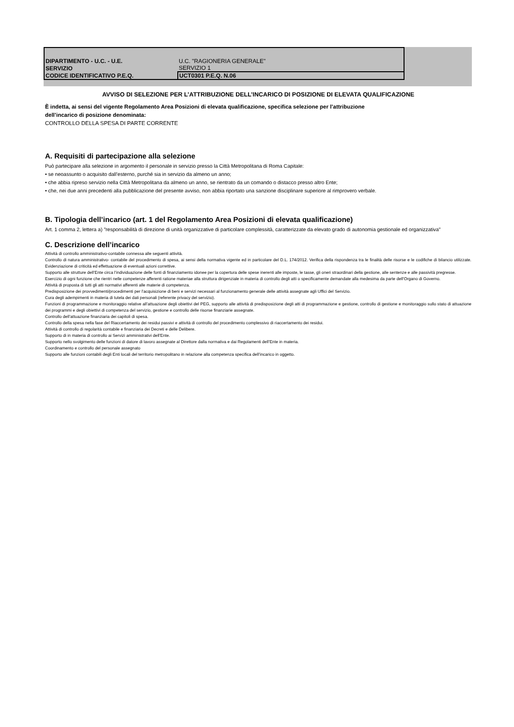| DIPARTIMENTO - U.C. - U.E. | U.C. "RAGIONERIA GENERALE" |
| SERVIZIO | SERVIZIO 1 |
| CODICE IDENTIFICATIVO P.E.Q. | UCT0301 P.E.Q. N.06 |
AVVISO DI SELEZIONE PER L’ATTRIBUZIONE DELL’INCARICO DI POSIZIONE DI ELEVATA QUALIFICAZIONE
È indetta, ai sensi del vigente Regolamento Area Posizioni di elevata qualificazione, specifica selezione per l’attribuzione
dell’incarico di posizione denominata:
CONTROLLO DELLA SPESA DI PARTE CORRENTE
A. Requisiti di partecipazione alla selezione
Può partecipare alla selezione in argomento il personale in servizio presso la Città Metropolitana di Roma Capitale:
• se neoassunto o acquisito dall’esterno, purché sia in servizio da almeno un anno;
• che abbia ripreso servizio nella Città Metropolitana da almeno un anno, se rientrato da un comando o distacco presso altro Ente;
• che, nei due anni precedenti alla pubblicazione del presente avviso, non abbia riportato una sanzione disciplinare superiore al rimprovero verbale.
B. Tipologia dell’incarico (art. 1 del Regolamento Area Posizioni di elevata qualificazione)
Art. 1 comma 2, lettera a) "responsabilità di direzione di unità organizzative di particolare complessità, caratterizzate da elevato grado di autonomia gestionale ed organizzativa"
C. Descrizione dell’incarico
Attività di controllo amministrativo-contabile connessa alle seguenti attività.
Controllo di natura amministrativo- contabile del procedimento di spesa, ai sensi della normativa vigente ed in particolare del D.L. 174/2012. Verifica della rispondenza tra le finalità delle risorse e le codifiche di bilancio utilizzate. Evidenziazione di criticità ed effettuazione di eventuali azioni correttive.
Supporto alle strutture dell’Ente circa l’individuazione delle fonti di finanziamento idonee per la copertura delle spese inerenti alle imposte, le tasse, gli oneri straordinari della gestione, alle sentenze e alle passività pregresse.
Esercizio di ogni funzione che rientri nelle competenze afferenti ratione materiae alla struttura dirigenziale in materia di controllo degli atti o specificamente demandate alla medesima da parte dell’Organo di Governo.
Attività di proposta di tutti gli atti normativi afferenti alle materie di competenza.
Predisposizione dei provvedimenti/procedimenti per l’acquisizione di beni e servizi necessari al funzionamento generale delle attività assegnate agli Uffici del Servizio.
Cura degli adempimenti in materia di tutela dei dati personali (referente privacy del servizio).
Funzioni di programmazione e monitoraggio relative all’attuazione degli obiettivi del PEG, supporto alle attività di predisposizione degli atti di programmazione e gestione, controllo di gestione e monitoraggio sullo stato di attuazione dei programmi e degli obiettivi di competenza del servizio, gestione e controllo delle risorse finanziarie assegnate.
Controllo dell’attuazione finanziaria dei capitoli di spesa.
Controllo della spesa nella fase del Riaccertamento dei residui passivi e attività di controllo del procedimento complessivo di riaccertamento dei residui.
Attività di controllo di regolarità contabile e finanziaria dei Decreti e delle Delibere.
Supporto di in materia di controllo ai Servizi amministrativi dell’Ente.
Supporto nello svolgimento delle funzioni di datore di lavoro assegnate al Direttore dalla normativa e dai Regolamenti dell’Ente in materia.
Coordinamento e controllo del personale assegnato
Supporto alle funzioni contabili degli Enti locali del territorio metropolitano in relazione alla competenza specifica dell’incarico in oggetto.